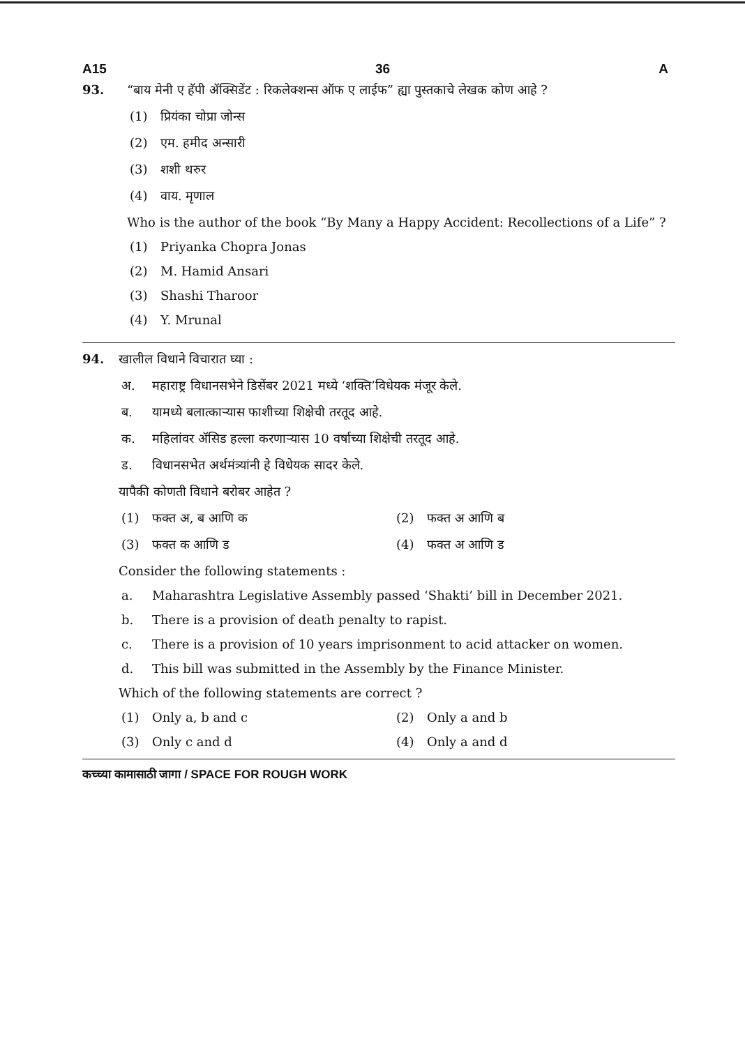A15 36 A
93. “बाय मेनी ए हॅपी ॲक्सिडेंट : रिकलेक्शन्स ऑफ ए लाईफ” ह्या पुस्तकाचे लेखक कोण आहे ?
(1) प्रियंका चोप्रा जोन्स
(2) एम. हमीद अन्सारी
(3) शशी थरुर
(4) वाय. मृणाल
Who is the author of the book “By Many a Happy Accident: Recollections of a Life” ?
(1) Priyanka Chopra Jonas
(2) M. Hamid Ansari
(3) Shashi Tharoor
(4) Y. Mrunal
94. खालील विधाने विचारात घ्या :
अ. महाराष्ट्र विधानसभेने डिसेंबर 2021 मध्ये ‘शक्ति’विधेयक मंजूर केले.
ब. यामध्ये बलात्काऱ्यास फाशीच्या शिक्षेची तरतूद आहे.
क. महिलांवर ॲसिड हल्ला करणाऱ्यास 10 वर्षाच्या शिक्षेची तरतूद आहे.
ड. विधानसभेत अर्थमंत्र्यांनी हे विधेयक सादर केले.
यापैकी कोणती विधाने बरोबर आहेत ?
(1) फक्त अ, ब आणि क (2) फक्त अ आणि ब
(3) फक्त क आणि ड (4) फक्त अ आणि ड
Consider the following statements :
a. Maharashtra Legislative Assembly passed ‘Shakti’ bill in December 2021.
b. There is a provision of death penalty to rapist.
c. There is a provision of 10 years imprisonment to acid attacker on women.
d. This bill was submitted in the Assembly by the Finance Minister.
Which of the following statements are correct ?
(1) Only a, b and c (2) Only a and b
(3) Only c and d (4) Only a and d
कच्च्या कामासाठी जागा / SPACE FOR ROUGH WORK